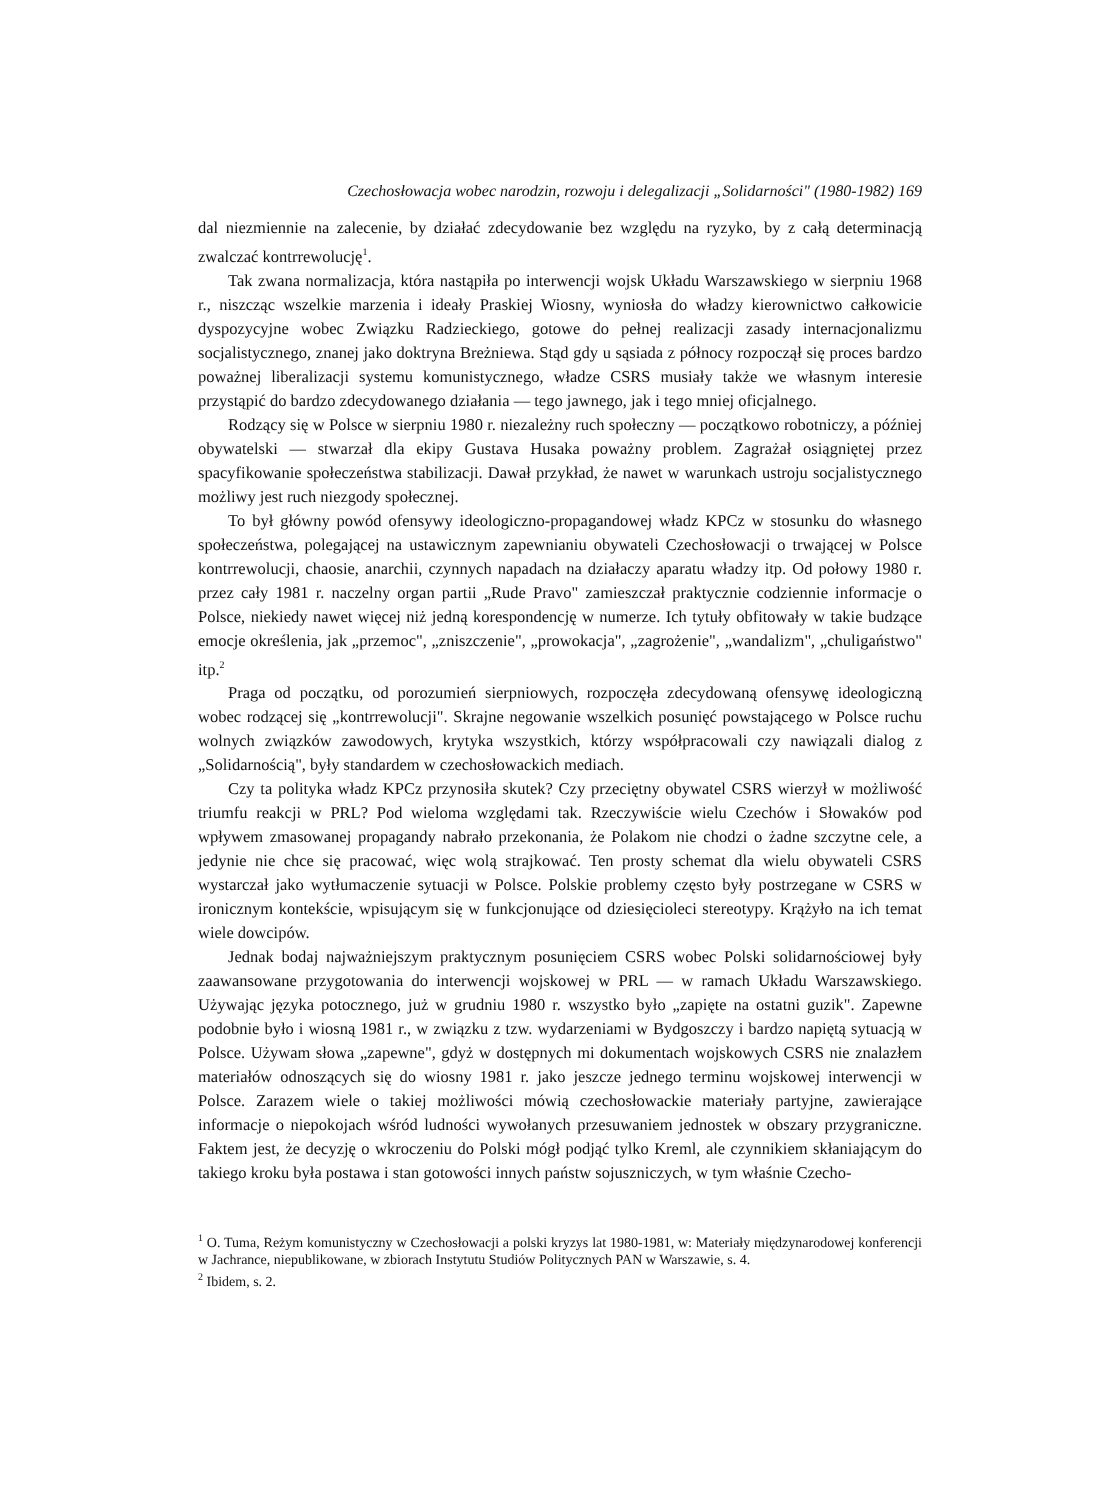Czechosłowacja wobec narodzin, rozwoju i delegalizacji „Solidarności" (1980-1982) 169
dal niezmiennie na zalecenie, by działać zdecydowanie bez względu na ryzyko, by z całą determinacją zwalczać kontrrewolucję<sup>1</sup>.
Tak zwana normalizacja, która nastąpiła po interwencji wojsk Układu Warszawskiego w sierpniu 1968 r., niszcząc wszelkie marzenia i ideały Praskiej Wiosny, wyniosła do władzy kierownictwo całkowicie dyspozycyjne wobec Związku Radzieckiego, gotowe do pełnej realizacji zasady internacjonalizmu socjalistycznego, znanej jako doktryna Breżniewa. Stąd gdy u sąsiada z północy rozpoczął się proces bardzo poważnej liberalizacji systemu komunistycznego, władze CSRS musiały także we własnym interesie przystąpić do bardzo zdecydowanego działania — tego jawnego, jak i tego mniej oficjalnego.
Rodzący się w Polsce w sierpniu 1980 r. niezależny ruch społeczny — początkowo robotniczy, a później obywatelski — stwarzał dla ekipy Gustava Husaka poważny problem. Zagrażał osiągniętej przez spacyfikowanie społeczeństwa stabilizacji. Dawał przykład, że nawet w warunkach ustroju socjalistycznego możliwy jest ruch niezgody społecznej.
To był główny powód ofensywy ideologiczno-propagandowej władz KPCz w stosunku do własnego społeczeństwa, polegającej na ustawicznym zapewnianiu obywateli Czechosłowacji o trwającej w Polsce kontrrewolucji, chaosie, anarchii, czynnych napadach na działaczy aparatu władzy itp. Od połowy 1980 r. przez cały 1981 r. naczelny organ partii „Rude Pravo" zamieszczał praktycznie codziennie informacje o Polsce, niekiedy nawet więcej niż jedną korespondencję w numerze. Ich tytuły obfitowały w takie budzące emocje określenia, jak „przemoc", „zniszczenie", „prowokacja", „zagrożenie", „wandalizm", „chuligaństwo" itp.<sup>2</sup>
Praga od początku, od porozumień sierpniowych, rozpoczęła zdecydowaną ofensywę ideologiczną wobec rodzącej się „kontrrewolucji". Skrajne negowanie wszelkich posunięć powstającego w Polsce ruchu wolnych związków zawodowych, krytyka wszystkich, którzy współpracowali czy nawiązali dialog z „Solidarnością", były standardem w czechosłowackich mediach.
Czy ta polityka władz KPCz przynosiła skutek? Czy przeciętny obywatel CSRS wierzył w możliwość triumfu reakcji w PRL? Pod wieloma względami tak. Rzeczywiście wielu Czechów i Słowaków pod wpływem zmasowanej propagandy nabrało przekonania, że Polakom nie chodzi o żadne szczytne cele, a jedynie nie chce się pracować, więc wolą strajkować. Ten prosty schemat dla wielu obywateli CSRS wystarczał jako wytłumaczenie sytuacji w Polsce. Polskie problemy często były postrzegane w CSRS w ironicznym kontekście, wpisującym się w funkcjonujące od dziesięcioleci stereotypy. Krążyło na ich temat wiele dowcipów.
Jednak bodaj najważniejszym praktycznym posunięciem CSRS wobec Polski solidarnościowej były zaawansowane przygotowania do interwencji wojskowej w PRL — w ramach Układu Warszawskiego. Używając języka potocznego, już w grudniu 1980 r. wszystko było „zapięte na ostatni guzik". Zapewne podobnie było i wiosną 1981 r., w związku z tzw. wydarzeniami w Bydgoszczy i bardzo napiętą sytuacją w Polsce. Używam słowa „zapewne", gdyż w dostępnych mi dokumentach wojskowych CSRS nie znalazłem materiałów odnoszących się do wiosny 1981 r. jako jeszcze jednego terminu wojskowej interwencji w Polsce. Zarazem wiele o takiej możliwości mówią czechosłowackie materiały partyjne, zawierające informacje o niepokojach wśród ludności wywołanych przesuwaniem jednostek w obszary przygraniczne. Faktem jest, że decyzję o wkroczeniu do Polski mógł podjąć tylko Kreml, ale czynnikiem skłaniającym do takiego kroku była postawa i stan gotowości innych państw sojuszniczych, w tym właśnie Czecho-
<sup>1</sup> O. Tuma, Reżym komunistyczny w Czechosłowacji a polski kryzys lat 1980-1981, w: Materiały międzynarodowej konferencji w Jachrance, niepublikowane, w zbiorach Instytutu Studiów Politycznych PAN w Warszawie, s. 4.
<sup>2</sup> Ibidem, s. 2.